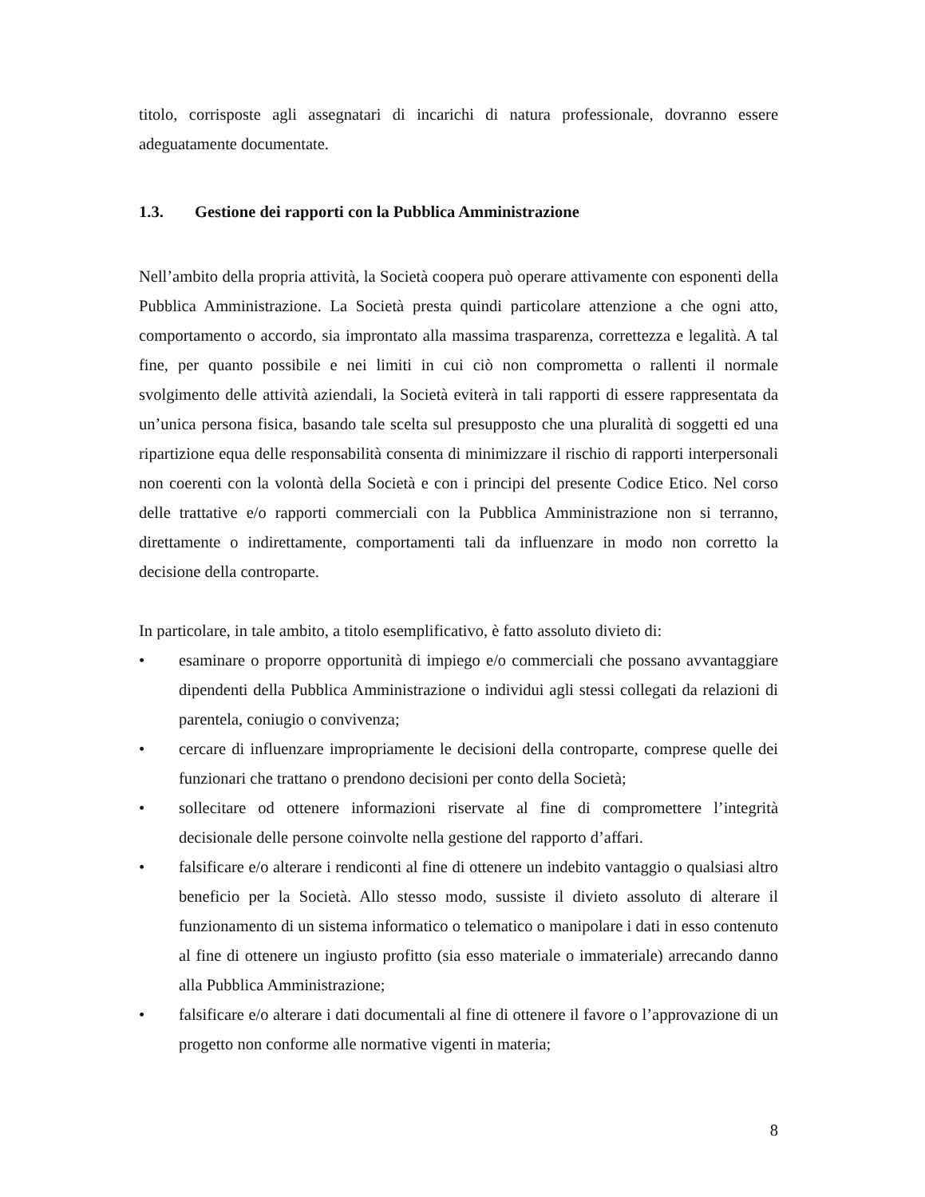titolo, corrisposte agli assegnatari di incarichi di natura professionale, dovranno essere adeguatamente documentate.
1.3. Gestione dei rapporti con la Pubblica Amministrazione
Nell’ambito della propria attività, la Società coopera può operare attivamente con esponenti della Pubblica Amministrazione. La Società presta quindi particolare attenzione a che ogni atto, comportamento o accordo, sia improntato alla massima trasparenza, correttezza e legalità. A tal fine, per quanto possibile e nei limiti in cui ciò non comprometta o rallenti il normale svolgimento delle attività aziendali, la Società eviterà in tali rapporti di essere rappresentata da un’unica persona fisica, basando tale scelta sul presupposto che una pluralità di soggetti ed una ripartizione equa delle responsabilità consenta di minimizzare il rischio di rapporti interpersonali non coerenti con la volontà della Società e con i principi del presente Codice Etico. Nel corso delle trattative e/o rapporti commerciali con la Pubblica Amministrazione non si terranno, direttamente o indirettamente, comportamenti tali da influenzare in modo non corretto la decisione della controparte.
In particolare, in tale ambito, a titolo esemplificativo, è fatto assoluto divieto di:
• esaminare o proporre opportunità di impiego e/o commerciali che possano avvantaggiare dipendenti della Pubblica Amministrazione o individui agli stessi collegati da relazioni di parentela, coniugio o convivenza;
• cercare di influenzare impropriamente le decisioni della controparte, comprese quelle dei funzionari che trattano o prendono decisioni per conto della Società;
• sollecitare od ottenere informazioni riservate al fine di compromettere l’integrità decisionale delle persone coinvolte nella gestione del rapporto d’affari.
• falsificare e/o alterare i rendiconti al fine di ottenere un indebito vantaggio o qualsiasi altro beneficio per la Società. Allo stesso modo, sussiste il divieto assoluto di alterare il funzionamento di un sistema informatico o telematico o manipolare i dati in esso contenuto al fine di ottenere un ingiusto profitto (sia esso materiale o immateriale) arrecando danno alla Pubblica Amministrazione;
• falsificare e/o alterare i dati documentali al fine di ottenere il favore o l’approvazione di un progetto non conforme alle normative vigenti in materia;
8